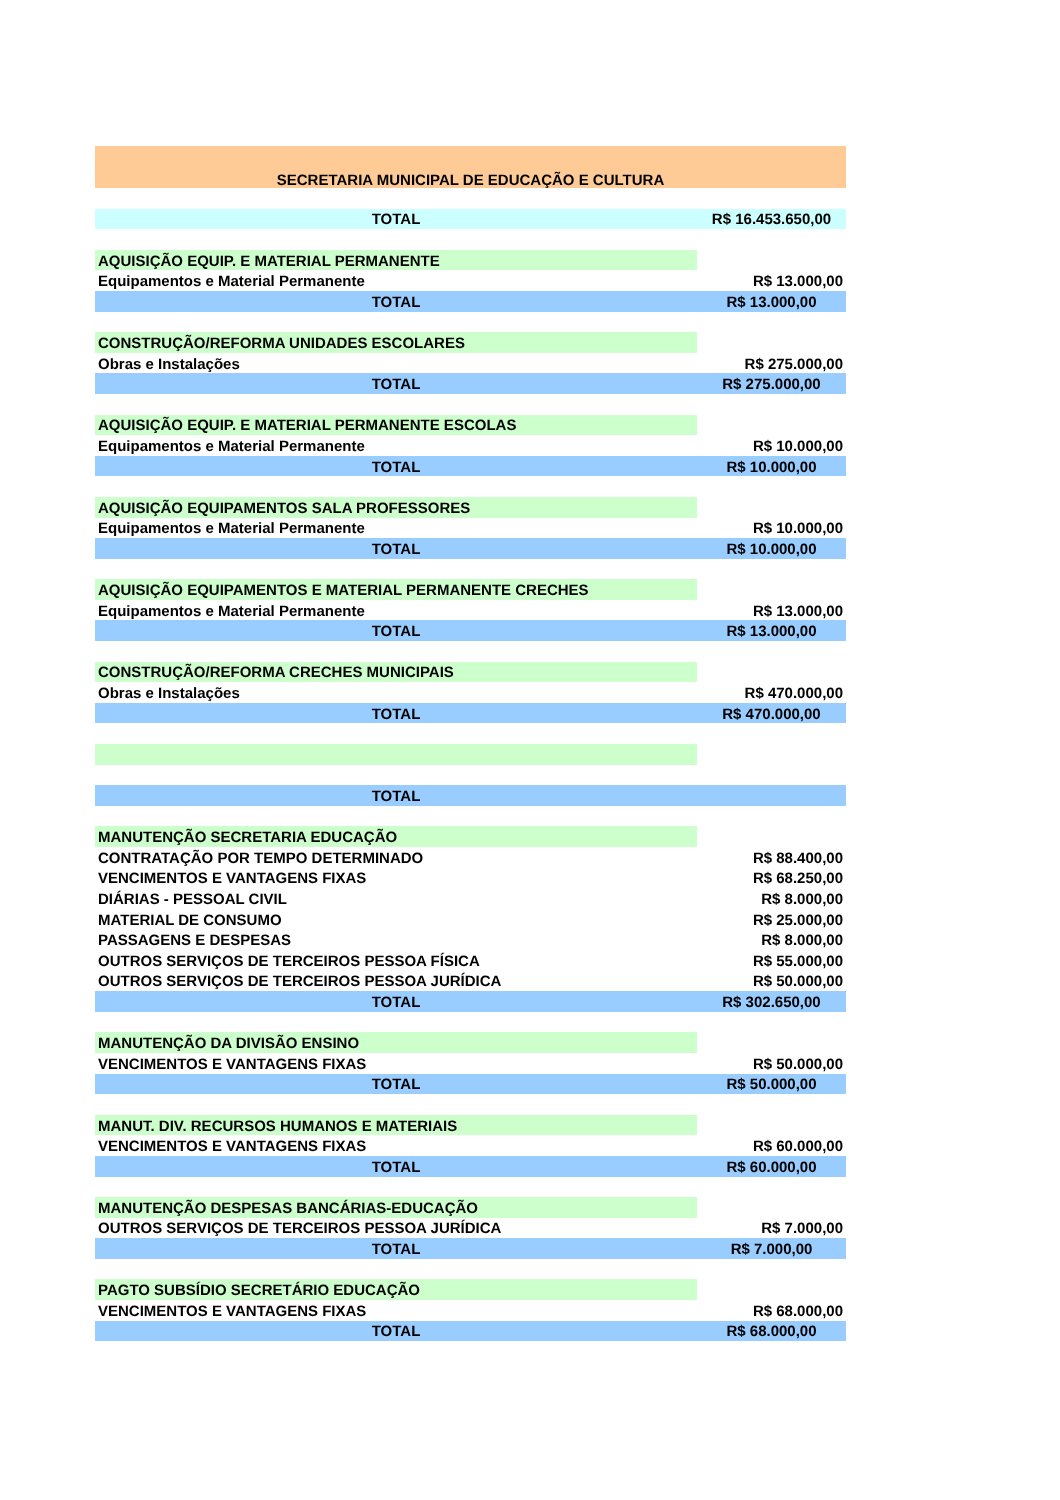| SECRETARIA MUNICIPAL DE EDUCAÇÃO E CULTURA | |
| TOTAL | R$ 16.453.650,00 |
| AQUISIÇÃO EQUIP. E MATERIAL PERMANENTE | |
| Equipamentos e Material Permanente | R$ 13.000,00 |
| TOTAL | R$ 13.000,00 |
| CONSTRUÇÃO/REFORMA UNIDADES ESCOLARES | |
| Obras e Instalações | R$ 275.000,00 |
| TOTAL | R$ 275.000,00 |
| AQUISIÇÃO EQUIP. E MATERIAL PERMANENTE ESCOLAS | |
| Equipamentos e Material Permanente | R$ 10.000,00 |
| TOTAL | R$ 10.000,00 |
| AQUISIÇÃO EQUIPAMENTOS SALA PROFESSORES | |
| Equipamentos e Material Permanente | R$ 10.000,00 |
| TOTAL | R$ 10.000,00 |
| AQUISIÇÃO EQUIPAMENTOS E MATERIAL PERMANENTE CRECHES | |
| Equipamentos e Material Permanente | R$ 13.000,00 |
| TOTAL | R$ 13.000,00 |
| CONSTRUÇÃO/REFORMA CRECHES MUNICIPAIS | |
| Obras e Instalações | R$ 470.000,00 |
| TOTAL | R$ 470.000,00 |
| TOTAL | |
| MANUTENÇÃO SECRETARIA EDUCAÇÃO | |
| CONTRATAÇÃO POR TEMPO DETERMINADO | R$ 88.400,00 |
| VENCIMENTOS E VANTAGENS FIXAS | R$ 68.250,00 |
| DIÁRIAS - PESSOAL CIVIL | R$ 8.000,00 |
| MATERIAL DE CONSUMO | R$ 25.000,00 |
| PASSAGENS E DESPESAS | R$ 8.000,00 |
| OUTROS SERVIÇOS DE TERCEIROS PESSOA FÍSICA | R$ 55.000,00 |
| OUTROS SERVIÇOS DE TERCEIROS PESSOA JURÍDICA | R$ 50.000,00 |
| TOTAL | R$ 302.650,00 |
| MANUTENÇÃO DA DIVISÃO ENSINO | |
| VENCIMENTOS E VANTAGENS FIXAS | R$ 50.000,00 |
| TOTAL | R$ 50.000,00 |
| MANUT. DIV. RECURSOS HUMANOS E MATERIAIS | |
| VENCIMENTOS E VANTAGENS FIXAS | R$ 60.000,00 |
| TOTAL | R$ 60.000,00 |
| MANUTENÇÃO DESPESAS BANCÁRIAS-EDUCAÇÃO | |
| OUTROS SERVIÇOS DE TERCEIROS PESSOA JURÍDICA | R$ 7.000,00 |
| TOTAL | R$ 7.000,00 |
| PAGTO SUBSÍDIO SECRETÁRIO EDUCAÇÃO | |
| VENCIMENTOS E VANTAGENS FIXAS | R$ 68.000,00 |
| TOTAL | R$ 68.000,00 |